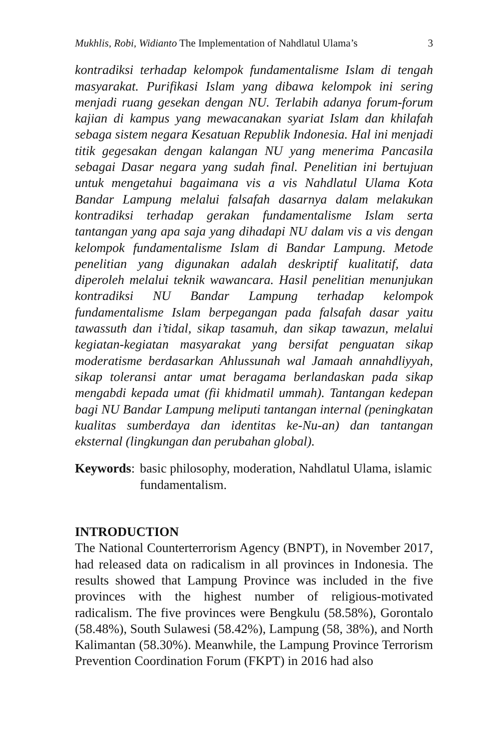Mukhlis, Robi, Widianto The Implementation of Nahdlatul Ulama’s 3
kontradiksi terhadap kelompok fundamentalisme Islam di tengah masyarakat. Purifikasi Islam yang dibawa kelompok ini sering menjadi ruang gesekan dengan NU. Terlabih adanya forum-forum kajian di kampus yang mewacanakan syariat Islam dan khilafah sebaga sistem negara Kesatuan Republik Indonesia. Hal ini menjadi titik gegesakan dengan kalangan NU yang menerima Pancasila sebagai Dasar negara yang sudah final. Penelitian ini bertujuan untuk mengetahui bagaimana vis a vis Nahdlatul Ulama Kota Bandar Lampung melalui falsafah dasarnya dalam melakukan kontradiksi terhadap gerakan fundamentalisme Islam serta tantangan yang apa saja yang dihadapi NU dalam vis a vis dengan kelompok fundamentalisme Islam di Bandar Lampung. Metode penelitian yang digunakan adalah deskriptif kualitatif, data diperoleh melalui teknik wawancara. Hasil penelitian menunjukan kontradiksi NU Bandar Lampung terhadap kelompok fundamentalisme Islam berpegangan pada falsafah dasar yaitu tawassuth dan i’tidal, sikap tasamuh, dan sikap tawazun, melalui kegiatan-kegiatan masyarakat yang bersifat penguatan sikap moderatisme berdasarkan Ahlussunah wal Jamaah annahdliyyah, sikap toleransi antar umat beragama berlandaskan pada sikap mengabdi kepada umat (fii khidmatil ummah). Tantangan kedepan bagi NU Bandar Lampung meliputi tantangan internal (peningkatan kualitas sumberdaya dan identitas ke-Nu-an) dan tantangan eksternal (lingkungan dan perubahan global).
Keywords: basic philosophy, moderation, Nahdlatul Ulama, islamic fundamentalism.
INTRODUCTION
The National Counterterrorism Agency (BNPT), in November 2017, had released data on radicalism in all provinces in Indonesia. The results showed that Lampung Province was included in the five provinces with the highest number of religious-motivated radicalism. The five provinces were Bengkulu (58.58%), Gorontalo (58.48%), South Sulawesi (58.42%), Lampung (58, 38%), and North Kalimantan (58.30%). Meanwhile, the Lampung Province Terrorism Prevention Coordination Forum (FKPT) in 2016 had also